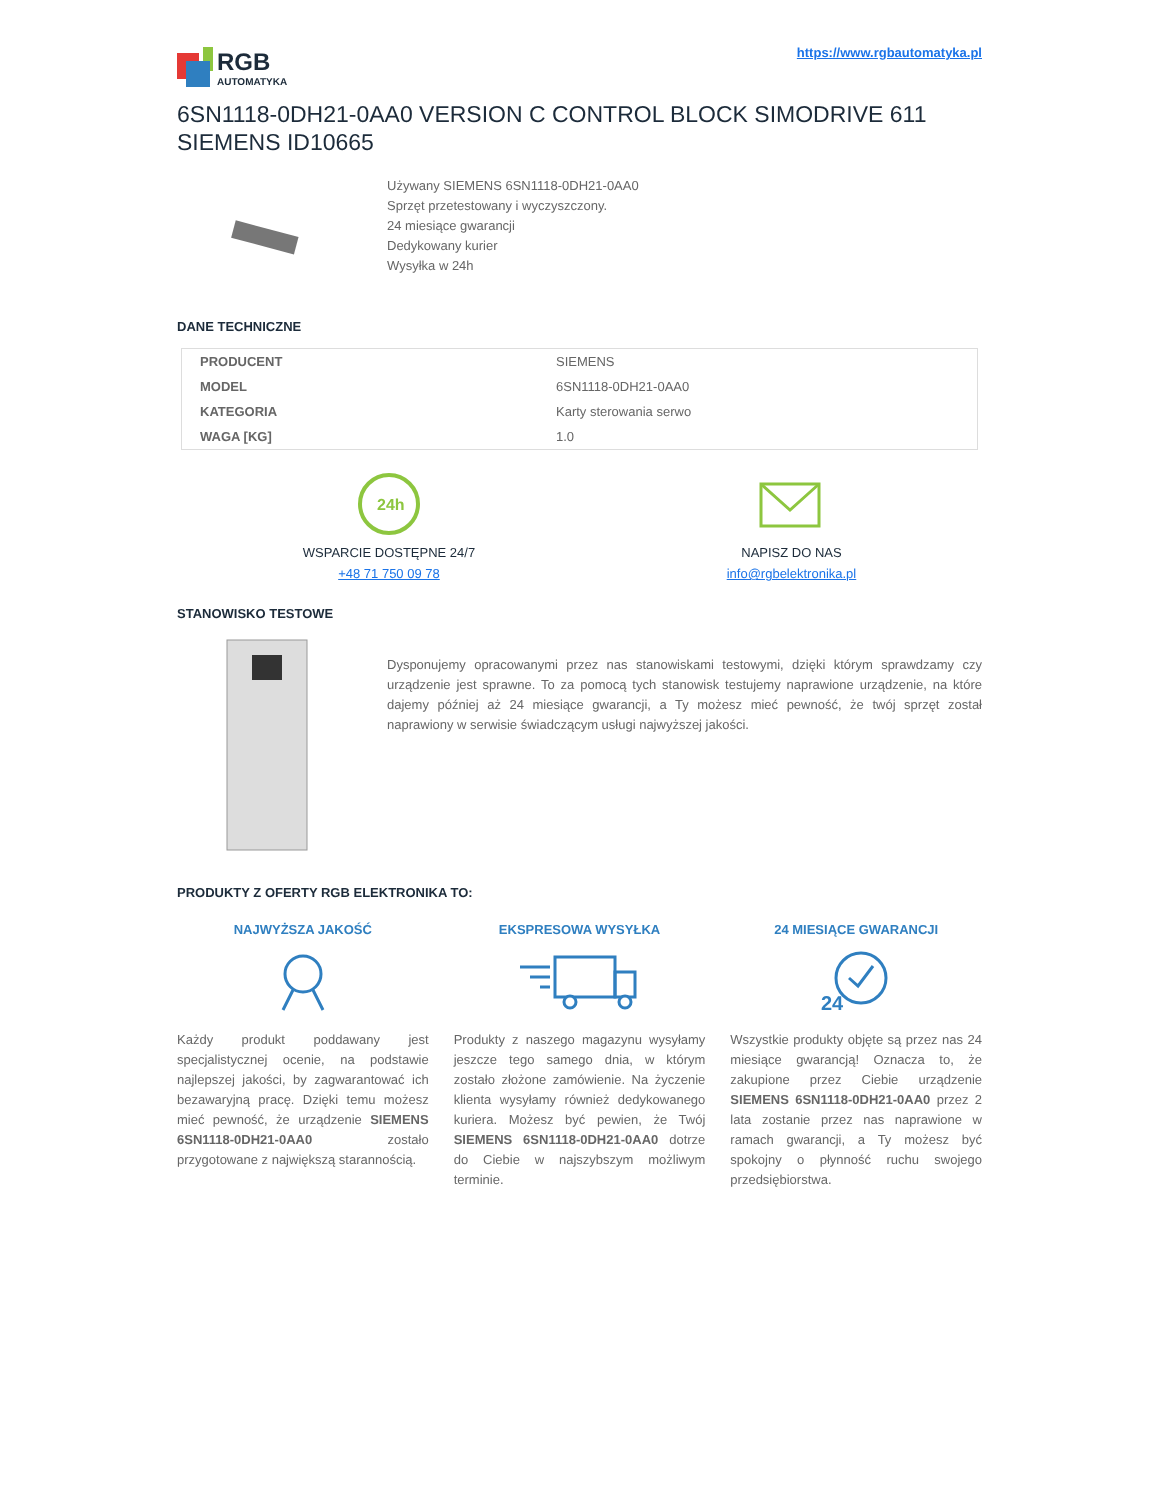RGB
AUTOMATYKA
https://www.rgbautomatyka.pl
6SN1118-0DH21-0AA0 VERSION C CONTROL BLOCK SIMODRIVE 611 SIEMENS ID10665
Używany SIEMENS 6SN1118-0DH21-0AA0
Sprzęt przetestowany i wyczyszczony.
24 miesiące gwarancji
Dedykowany kurier
Wysyłka w 24h
DANE TECHNICZNE
| PRODUCENT | SIEMENS |
| MODEL | 6SN1118-0DH21-0AA0 |
| KATEGORIA | Karty sterowania serwo |
| WAGA [KG] | 1.0 |
24h
WSPARCIE DOSTĘPNE 24/7
+48 71 750 09 78
NAPISZ DO NAS
info@rgbelektronika.pl
STANOWISKO TESTOWE
Dysponujemy opracowanymi przez nas stanowiskami testowymi, dzięki którym sprawdzamy czy urządzenie jest sprawne. To za pomocą tych stanowisk testujemy naprawione urządzenie, na które dajemy później aż 24 miesiące gwarancji, a Ty możesz mieć pewność, że twój sprzęt został naprawiony w serwisie świadczącym usługi najwyższej jakości.
PRODUKTY Z OFERTY RGB ELEKTRONIKA TO:
NAJWYŻSZA JAKOŚĆ
Każdy produkt poddawany jest specjalistycznej ocenie, na podstawie najlepszej jakości, by zagwarantować ich bezawaryjną pracę. Dzięki temu możesz mieć pewność, że urządzenie SIEMENS 6SN1118-0DH21-0AA0 zostało przygotowane z największą starannością.
EKSPRESOWA WYSYŁKA
Produkty z naszego magazynu wysyłamy jeszcze tego samego dnia, w którym zostało złożone zamówienie. Na życzenie klienta wysyłamy również dedykowanego kuriera. Możesz być pewien, że Twój SIEMENS 6SN1118-0DH21-0AA0 dotrze do Ciebie w najszybszym możliwym terminie.
24 MIESIĄCE GWARANCJI
24
Wszystkie produkty objęte są przez nas 24 miesiące gwarancją! Oznacza to, że zakupione przez Ciebie urządzenie SIEMENS 6SN1118-0DH21-0AA0 przez 2 lata zostanie przez nas naprawione w ramach gwarancji, a Ty możesz być spokojny o płynność ruchu swojego przedsiębiorstwa.